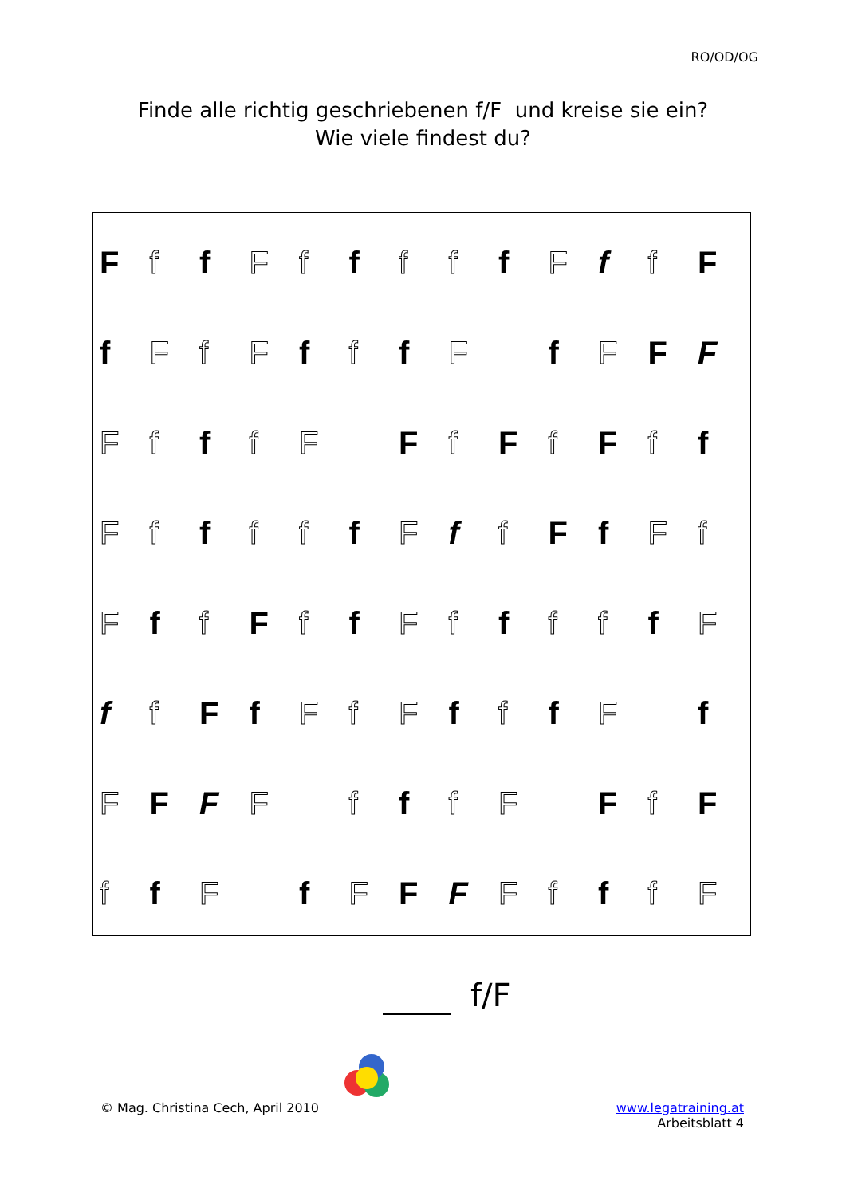RO/OD/OG
Finde alle richtig geschriebenen f/F und kreise sie ein?
Wie viele findest du?
Ff f F f f f f f F f f F
f F f F f f f F f F F F
Ff f f F F f F f F f f
Ff f f f f F f f F f F f
Ff f F f f F f f f f f F
f f F f F f F f f f F f
F F F F f f f F F f F
f f F f F F F F f f f F
f/F
© Mag. Christina Cech, April 2010
www.legatraining.at
Arbeitsblatt 4